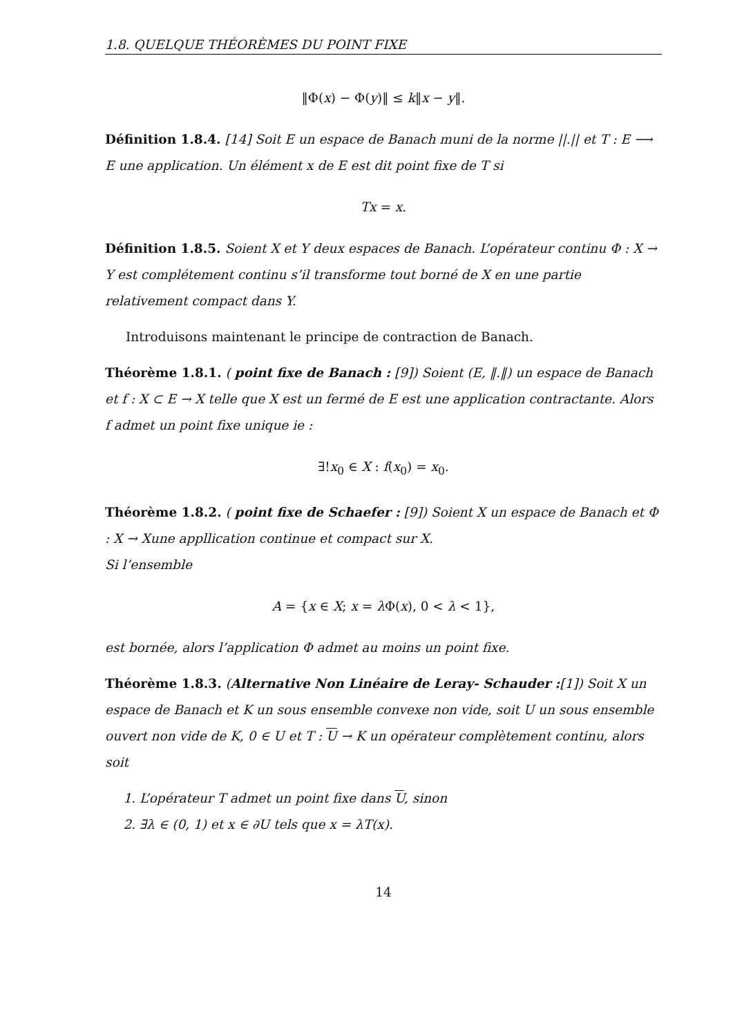1.8. QUELQUE THÉORÈMES DU POINT FIXE
‖Φ(x) − Φ(y)‖ ≤ k‖x − y‖.
Définition 1.8.4. [14] Soit E un espace de Banach muni de la norme ||.|| et T : E ⟶ E une application. Un élément x de E est dit point fixe de T si
Tx = x.
Définition 1.8.5. Soient X et Y deux espaces de Banach. L’opérateur continu Φ : X → Y est complétement continu s’il transforme tout borné de X en une partie relativement compact dans Y.
Introduisons maintenant le principe de contraction de Banach.
Théorème 1.8.1. ( point fixe de Banach : [9]) Soient (E, ‖.‖) un espace de Banach et f : X ⊂ E → X telle que X est un fermé de E est une application contractante. Alors f admet un point fixe unique ie :
∃!x<sub>0</sub> ∈ X : f(x<sub>0</sub>) = x<sub>0</sub>.
Théorème 1.8.2. ( point fixe de Schaefer : [9]) Soient X un espace de Banach et Φ : X → Xune appllication continue et compact sur X.
Si l’ensemble
A = {x ∈ X; x = λ Φ(x), 0 < λ < 1},
est bornée, alors l’application Φ admet au moins un point fixe.
Théorème 1.8.3. (Alternative Non Linéaire de Leray- Schauder :[1]) Soit X un espace de Banach et K un sous ensemble convexe non vide, soit U un sous ensemble ouvert non vide de K, 0 ∈ U et T : U → K un opérateur complètement continu, alors soit
1. L’opérateur T admet un point fixe dans U, sinon
2. ∃λ ∈ (0, 1) et x ∈ ∂U tels que x = λT(x).
14